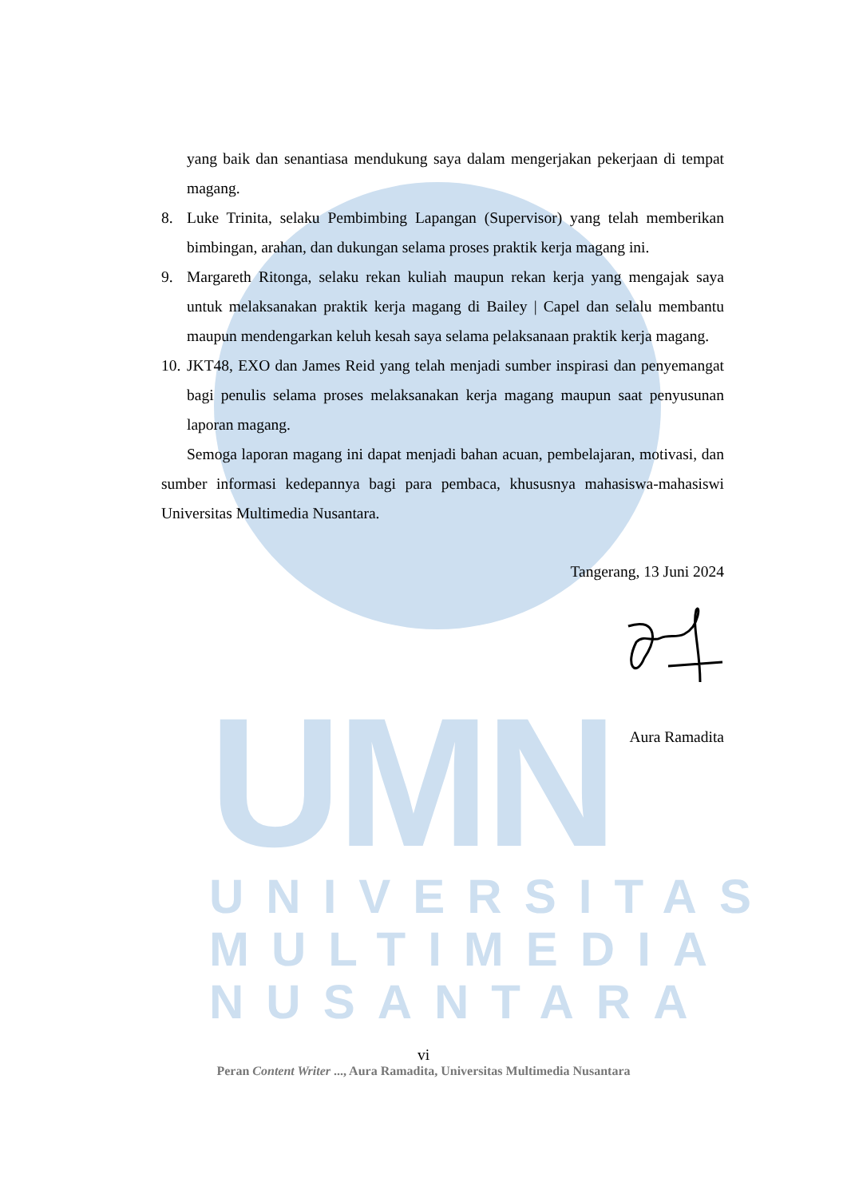UMN
UNIVERSITAS
MULTIMEDIA
NUSANTARA
yang baik dan senantiasa mendukung saya dalam mengerjakan pekerjaan di tempat magang.
8. Luke Trinita, selaku Pembimbing Lapangan (Supervisor) yang telah memberikan bimbingan, arahan, dan dukungan selama proses praktik kerja magang ini.
9. Margareth Ritonga, selaku rekan kuliah maupun rekan kerja yang mengajak saya untuk melaksanakan praktik kerja magang di Bailey | Capel dan selalu membantu maupun mendengarkan keluh kesah saya selama pelaksanaan praktik kerja magang.
10.
JKT48, EXO dan James Reid yang telah menjadi sumber inspirasi dan penyemangat bagi penulis selama proses melaksanakan kerja magang maupun saat penyusunan laporan magang.
Semoga laporan magang ini dapat menjadi bahan acuan, pembelajaran, motivasi, dan sumber informasi kedepannya bagi para pembaca, khususnya mahasiswa-mahasiswi Universitas Multimedia Nusantara.
Tangerang, 13 Juni 2024
Aura Ramadita
vi
Peran Content Writer ..., Aura Ramadita, Universitas Multimedia Nusantara